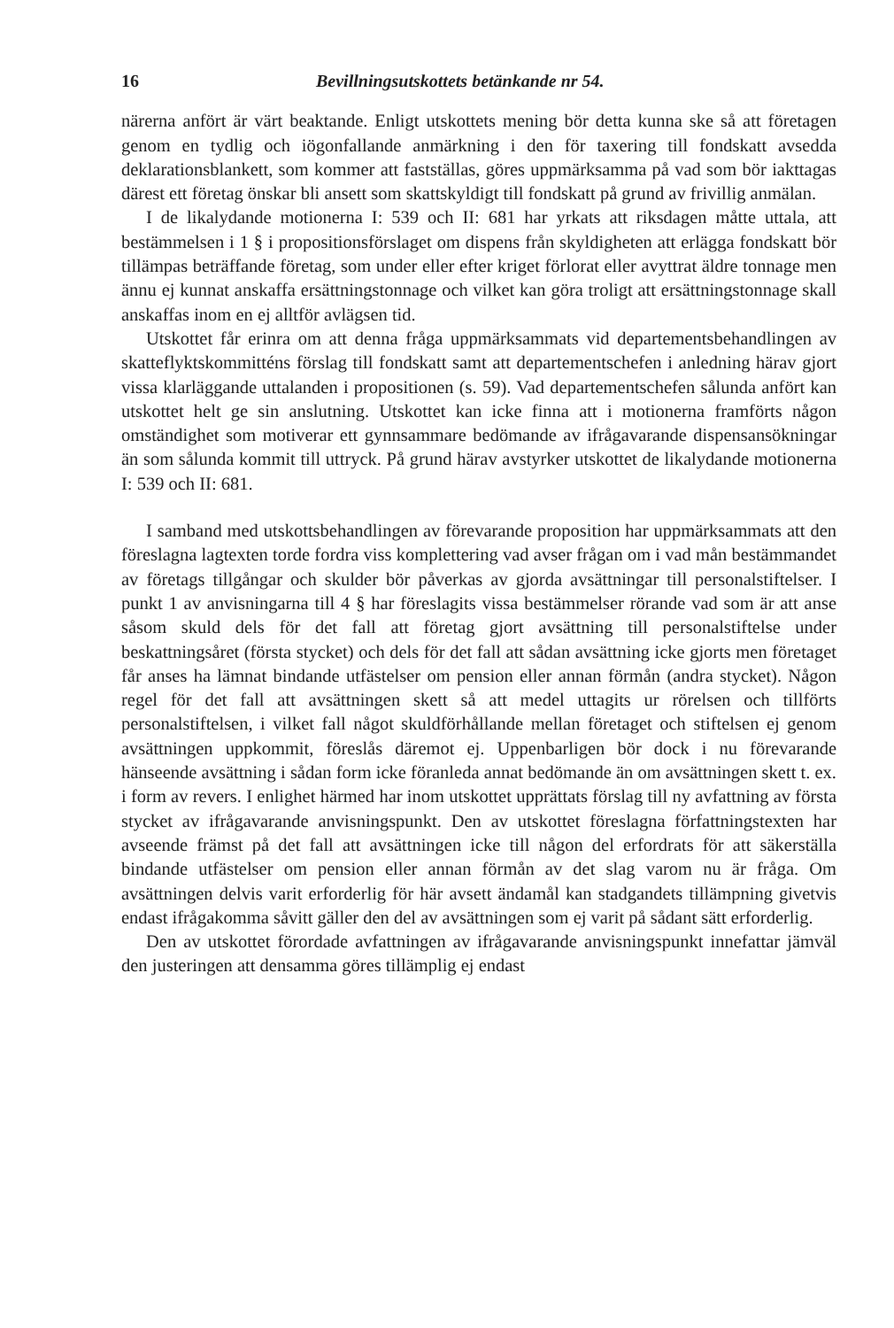16 Bevillningsutskottets betänkande nr 54.
närerna anfört är värt beaktande. Enligt utskottets mening bör detta kunna ske så att företagen genom en tydlig och iögonfallande anmärkning i den för taxering till fondskatt avsedda deklarationsblankett, som kommer att fastställas, göres uppmärksamma på vad som bör iakttagas därest ett företag önskar bli ansett som skattskyldigt till fondskatt på grund av frivillig anmälan.
I de likalydande motionerna I: 539 och II: 681 har yrkats att riksdagen måtte uttala, att bestämmelsen i 1 § i propositionsförslaget om dispens från skyldigheten att erlägga fondskatt bör tillämpas beträffande företag, som under eller efter kriget förlorat eller avyttrat äldre tonnage men ännu ej kunnat anskaffa ersättningstonnage och vilket kan göra troligt att ersättningstonnage skall anskaffas inom en ej alltför avlägsen tid.
Utskottet får erinra om att denna fråga uppmärksammats vid departementsbehandlingen av skatteflyktskommitténs förslag till fondskatt samt att departementschefen i anledning härav gjort vissa klarläggande uttalanden i propositionen (s. 59). Vad departementschefen sålunda anfört kan utskottet helt ge sin anslutning. Utskottet kan icke finna att i motionerna framförts någon omständighet som motiverar ett gynnsammare bedömande av ifrågavarande dispensansökningar än som sålunda kommit till uttryck. På grund härav avstyrker utskottet de likalydande motionerna I: 539 och II: 681.
I samband med utskottsbehandlingen av förevarande proposition har uppmärksammats att den föreslagna lagtexten torde fordra viss komplettering vad avser frågan om i vad mån bestämmandet av företags tillgångar och skulder bör påverkas av gjorda avsättningar till personalstiftelser. I punkt 1 av anvisningarna till 4 § har föreslagits vissa bestämmelser rörande vad som är att anse såsom skuld dels för det fall att företag gjort avsättning till personalstiftelse under beskattningsåret (första stycket) och dels för det fall att sådan avsättning icke gjorts men företaget får anses ha lämnat bindande utfästelser om pension eller annan förmån (andra stycket). Någon regel för det fall att avsättningen skett så att medel uttagits ur rörelsen och tillförts personalstiftelsen, i vilket fall något skuldförhållande mellan företaget och stiftelsen ej genom avsättningen uppkommit, föreslås däremot ej. Uppenbarligen bör dock i nu förevarande hänseende avsättning i sådan form icke föranleda annat bedömande än om avsättningen skett t. ex. i form av revers. I enlighet härmed har inom utskottet upprättats förslag till ny avfattning av första stycket av ifrågavarande anvisningspunkt. Den av utskottet föreslagna författningstexten har avseende främst på det fall att avsättningen icke till någon del erfordrats för att säkerställa bindande utfästelser om pension eller annan förmån av det slag varom nu är fråga. Om avsättningen delvis varit erforderlig för här avsett ändamål kan stadgandets tillämpning givetvis endast ifrågakomma såvitt gäller den del av avsättningen som ej varit på sådant sätt erforderlig.
Den av utskottet förordade avfattningen av ifrågavarande anvisningspunkt innefattar jämväl den justeringen att densamma göres tillämplig ej endast